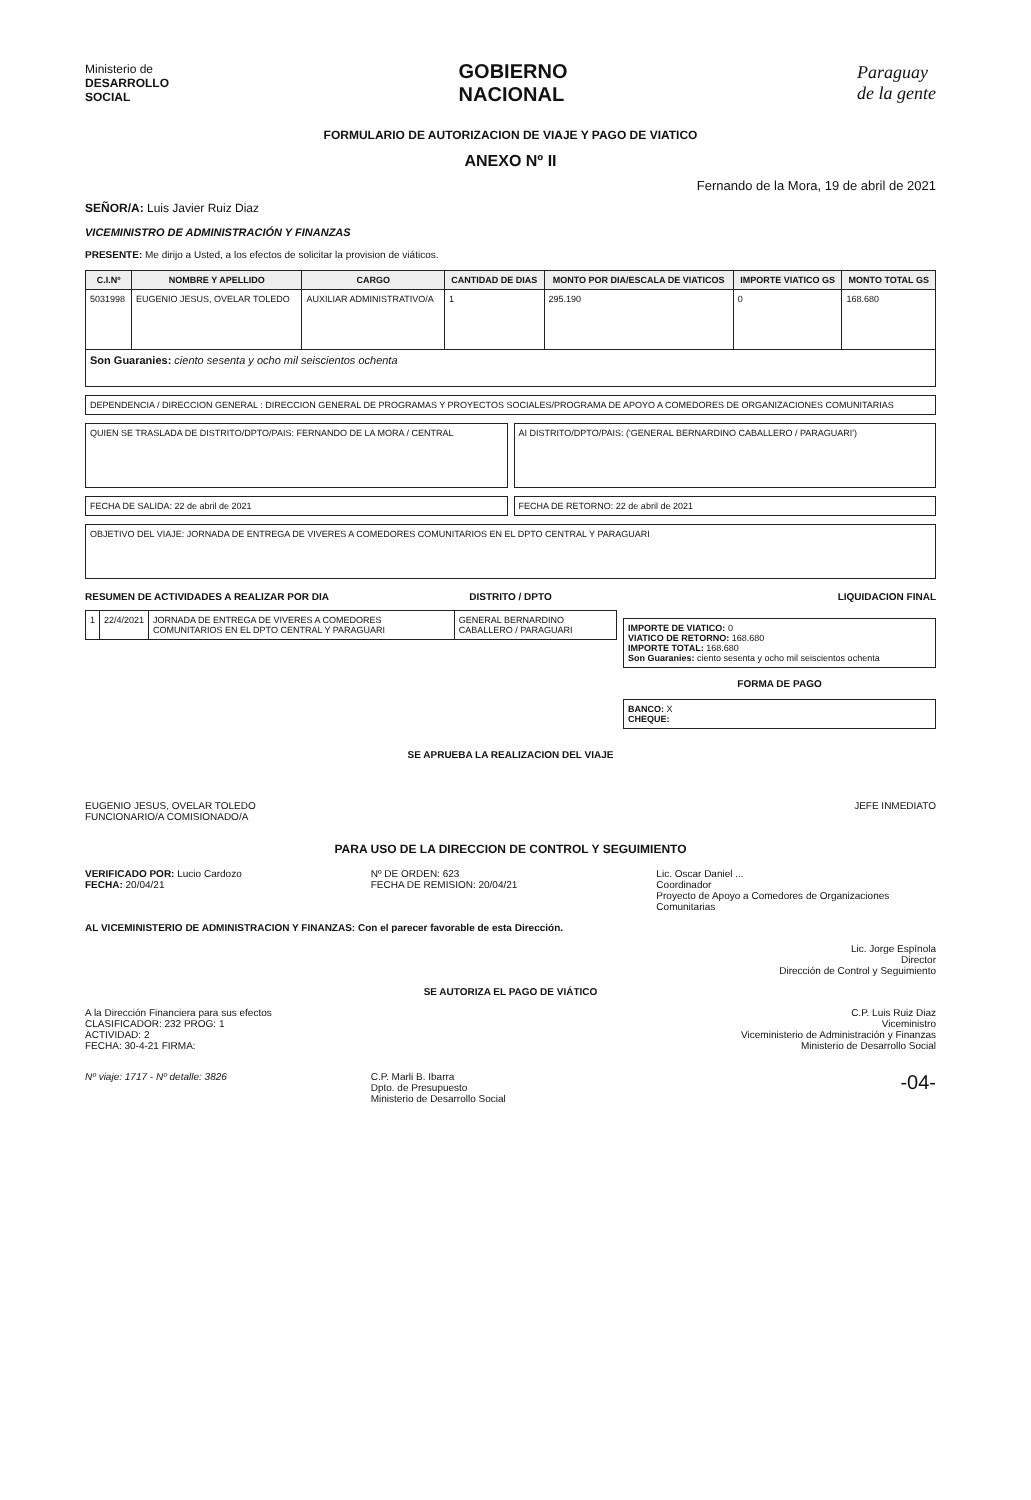Ministerio de
DESARROLLO
SOCIAL
GOBIERNO
NACIONAL
Paraguay
de la gente
FORMULARIO DE AUTORIZACION DE VIAJE Y PAGO DE VIATICO
ANEXO Nº II
Fernando de la Mora, 19 de abril de 2021
SEÑOR/A: Luis Javier Ruiz Diaz
VICEMINISTRO DE ADMINISTRACIÓN Y FINANZAS
PRESENTE: Me dirijo a Usted, a los efectos de solicitar la provision de viáticos.
| C.I.Nº | NOMBRE Y APELLIDO | CARGO | CANTIDAD DE DIAS | MONTO POR DIA/ESCALA DE VIATICOS | IMPORTE VIATICO GS | MONTO TOTAL GS |
| --- | --- | --- | --- | --- | --- | --- |
| 5031998 | EUGENIO JESUS, OVELAR TOLEDO | AUXILIAR ADMINISTRATIVO/A | 1 | 295.190 | 0 | 168.680 |
| Son Guaranies: ciento sesenta y ocho mil seiscientos ochenta | | | | | | |
DEPENDENCIA / DIRECCION GENERAL : DIRECCION GENERAL DE PROGRAMAS Y PROYECTOS SOCIALES/PROGRAMA DE APOYO A COMEDORES DE ORGANIZACIONES COMUNITARIAS
QUIEN SE TRASLADA DE DISTRITO/DPTO/PAIS: FERNANDO DE LA MORA / CENTRAL
AI DISTRITO/DPTO/PAIS: ('GENERAL BERNARDINO CABALLERO / PARAGUARI')
FECHA DE SALIDA: 22 de abril de 2021
FECHA DE RETORNO: 22 de abril de 2021
OBJETIVO DEL VIAJE: JORNADA DE ENTREGA DE VIVERES A COMEDORES COMUNITARIOS EN EL DPTO CENTRAL Y PARAGUARI
RESUMEN DE ACTIVIDADES A REALIZAR POR DIA
DISTRITO / DPTO LIQUIDACION FINAL
| 1 | 22/4/2021 | JORNADA DE ENTREGA DE VIVERES A COMEDORES COMUNITARIOS EN EL DPTO CENTRAL Y PARAGUARI | GENERAL BERNARDINO CABALLERO / PARAGUARI |
IMPORTE DE VIATICO: 0
VIATICO DE RETORNO: 168.680
IMPORTE TOTAL: 168.680
Son Guaranies: ciento sesenta y ocho mil seiscientos ochenta
FORMA DE PAGO
BANCO: X
CHEQUE:
SE APRUEBA LA REALIZACION DEL VIAJE
EUGENIO JESUS, OVELAR TOLEDO
FUNCIONARIO/A COMISIONADO/A
JEFE INMEDIATO
PARA USO DE LA DIRECCION DE CONTROL Y SEGUIMIENTO
VERIFICADO POR: Lucio Cardozo
FECHA: 20/04/21
Nº DE ORDEN: 623
FECHA DE REMISION: 20/04/21
Lic. Oscar Daniel ...
Coordinador
Proyecto de Apoyo a Comedores de Organizaciones Comunitarias
AL VICEMINISTERIO DE ADMINISTRACION Y FINANZAS: Con el parecer favorable de esta Dirección.
Lic. Jorge Espínola
Director
Dirección de Control y Seguimiento
SE AUTORIZA EL PAGO DE VIÁTICO
A la Dirección Financiera para sus efectos
CLASIFICADOR: 232 PROG: 1
ACTIVIDAD: 2
FECHA: 30-4-21 FIRMA:
C.P. Luis Ruiz Diaz
Viceministro
Viceministerio de Administración y Finanzas
Ministerio de Desarrollo Social
Nº viaje: 1717 - Nº detalle: 3826
C.P. Marli B. Ibarra
Dpto. de Presupuesto
Ministerio de Desarrollo Social
-04-